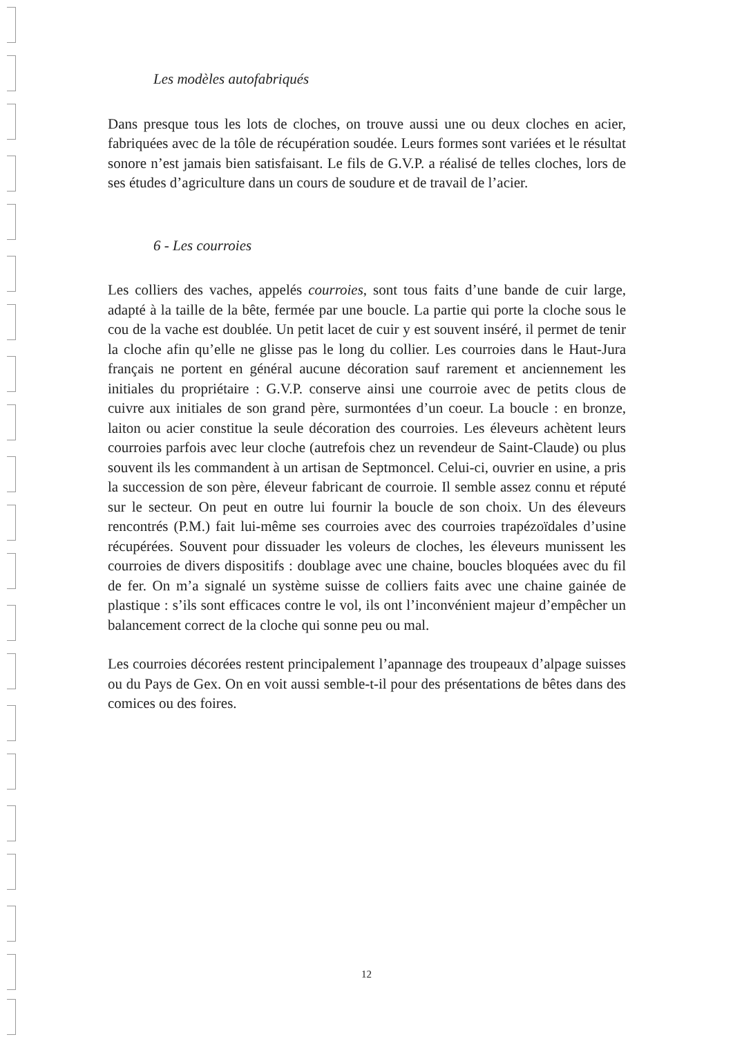Les modèles autofabriqués
Dans presque tous les lots de cloches, on trouve aussi une ou deux cloches en acier, fabriquées avec de la tôle de récupération soudée. Leurs formes sont variées et le résultat sonore n’est jamais bien satisfaisant. Le fils de G.V.P. a réalisé de telles cloches, lors de ses études d’agriculture dans un cours de soudure et de travail de l’acier.
6 - Les courroies
Les colliers des vaches, appelés courroies, sont tous faits d’une bande de cuir large, adapté à la taille de la bête, fermée par une boucle. La partie qui porte la cloche sous le cou de la vache est doublée. Un petit lacet de cuir y est souvent inséré, il permet de tenir la cloche afin qu’elle ne glisse pas le long du collier. Les courroies dans le Haut-Jura français ne portent en général aucune décoration sauf rarement et anciennement les initiales du propriétaire : G.V.P. conserve ainsi une courroie avec de petits clous de cuivre aux initiales de son grand père, surmontées d’un coeur. La boucle : en bronze, laiton ou acier constitue la seule décoration des courroies. Les éleveurs achètent leurs courroies parfois avec leur cloche (autrefois chez un revendeur de Saint-Claude) ou plus souvent ils les commandent à un artisan de Septmoncel. Celui-ci, ouvrier en usine, a pris la succession de son père, éleveur fabricant de courroie. Il semble assez connu et réputé sur le secteur. On peut en outre lui fournir la boucle de son choix. Un des éleveurs rencontrés (P.M.) fait lui-même ses courroies avec des courroies trapézoïdales d’usine récupérées. Souvent pour dissuader les voleurs de cloches, les éleveurs munissent les courroies de divers dispositifs : doublage avec une chaine, boucles bloquées avec du fil de fer. On m’a signalé un système suisse de colliers faits avec une chaine gainée de plastique : s’ils sont efficaces contre le vol, ils ont l’inconvénient majeur d’empêcher un balancement correct de la cloche qui sonne peu ou mal.
Les courroies décorées restent principalement l’apannage des troupeaux d’alpage suisses ou du Pays de Gex. On en voit aussi semble-t-il pour des présentations de bêtes dans des comices ou des foires.
12